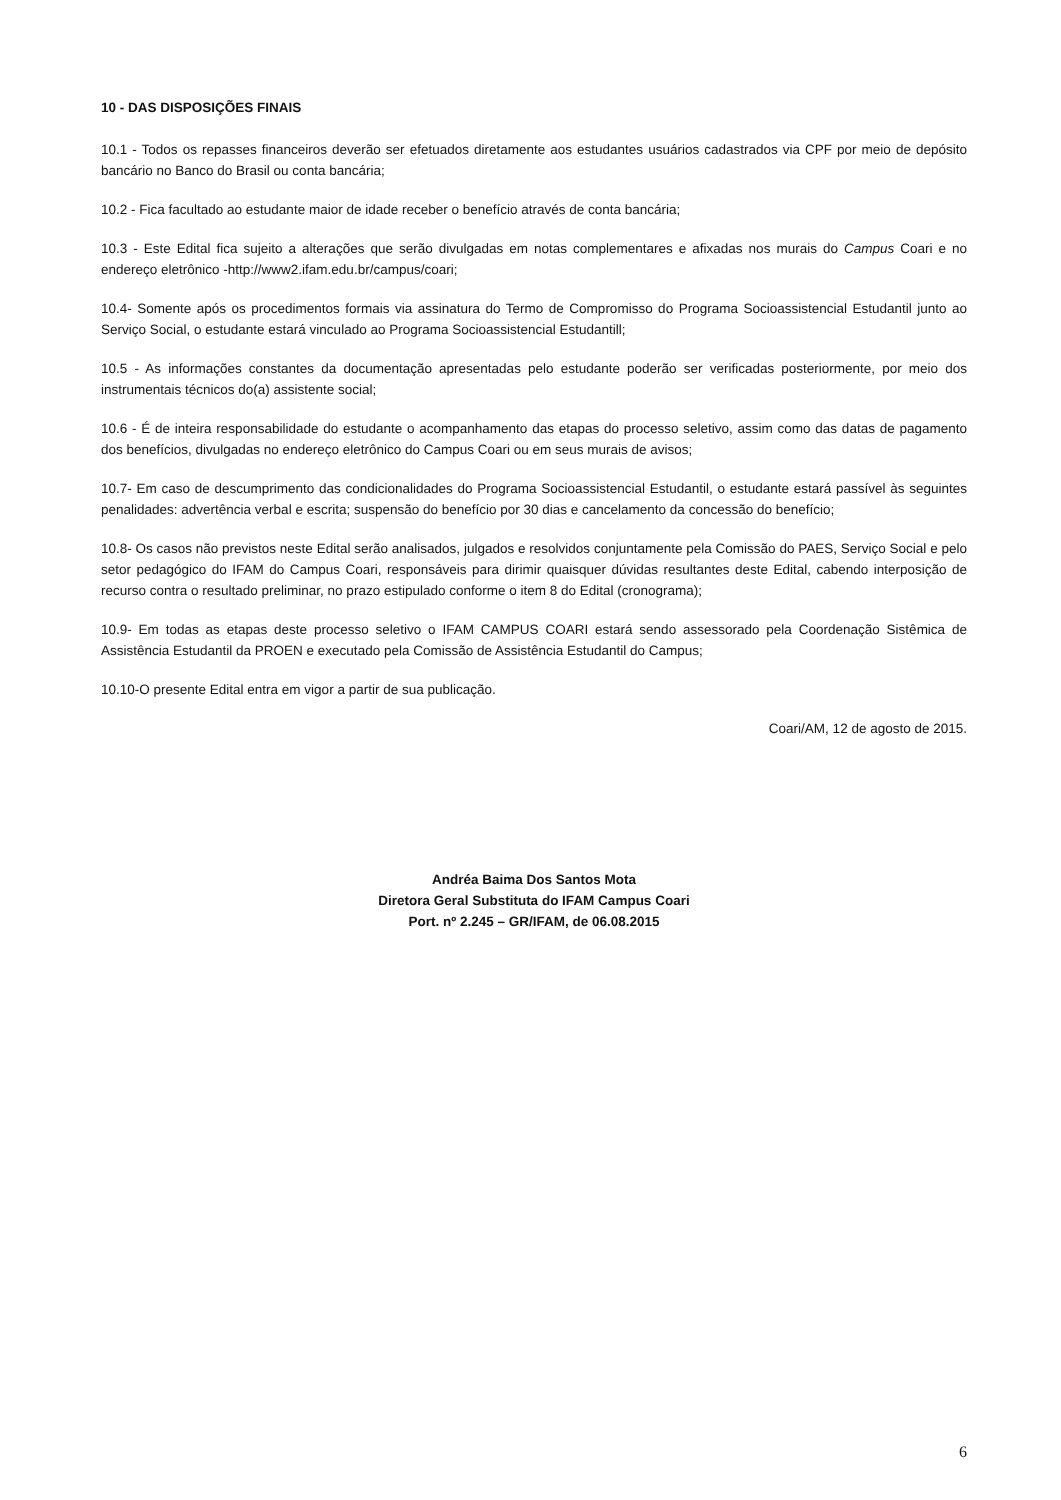10 - DAS DISPOSIÇÕES FINAIS
10.1 - Todos os repasses financeiros deverão ser efetuados diretamente aos estudantes usuários cadastrados via CPF por meio de depósito bancário no Banco do Brasil ou conta bancária;
10.2 - Fica facultado ao estudante maior de idade receber o benefício através de conta bancária;
10.3 - Este Edital fica sujeito a alterações que serão divulgadas em notas complementares e afixadas nos murais do Campus Coari e no endereço eletrônico -http://www2.ifam.edu.br/campus/coari;
10.4- Somente após os procedimentos formais via assinatura do Termo de Compromisso do Programa Socioassistencial Estudantil junto ao Serviço Social, o estudante estará vinculado ao Programa Socioassistencial Estudantill;
10.5 - As informações constantes da documentação apresentadas pelo estudante poderão ser verificadas posteriormente, por meio dos instrumentais técnicos do(a) assistente social;
10.6 - É de inteira responsabilidade do estudante o acompanhamento das etapas do processo seletivo, assim como das datas de pagamento dos benefícios, divulgadas no endereço eletrônico do Campus Coari ou em seus murais de avisos;
10.7- Em caso de descumprimento das condicionalidades do Programa Socioassistencial Estudantil, o estudante estará passível às seguintes penalidades: advertência verbal e escrita; suspensão do benefício por 30 dias e cancelamento da concessão do benefício;
10.8- Os casos não previstos neste Edital serão analisados, julgados e resolvidos conjuntamente pela Comissão do PAES, Serviço Social e pelo setor pedagógico do IFAM do Campus Coari, responsáveis para dirimir quaisquer dúvidas resultantes deste Edital, cabendo interposição de recurso contra o resultado preliminar, no prazo estipulado conforme o item 8 do Edital (cronograma);
10.9- Em todas as etapas deste processo seletivo o IFAM CAMPUS COARI estará sendo assessorado pela Coordenação Sistêmica de Assistência Estudantil da PROEN e executado pela Comissão de Assistência Estudantil do Campus;
10.10-O presente Edital entra em vigor a partir de sua publicação.
Coari/AM, 12 de agosto de 2015.
Andréa Baima Dos Santos Mota
Diretora Geral Substituta do IFAM Campus Coari
Port. nº 2.245 – GR/IFAM, de 06.08.2015
6